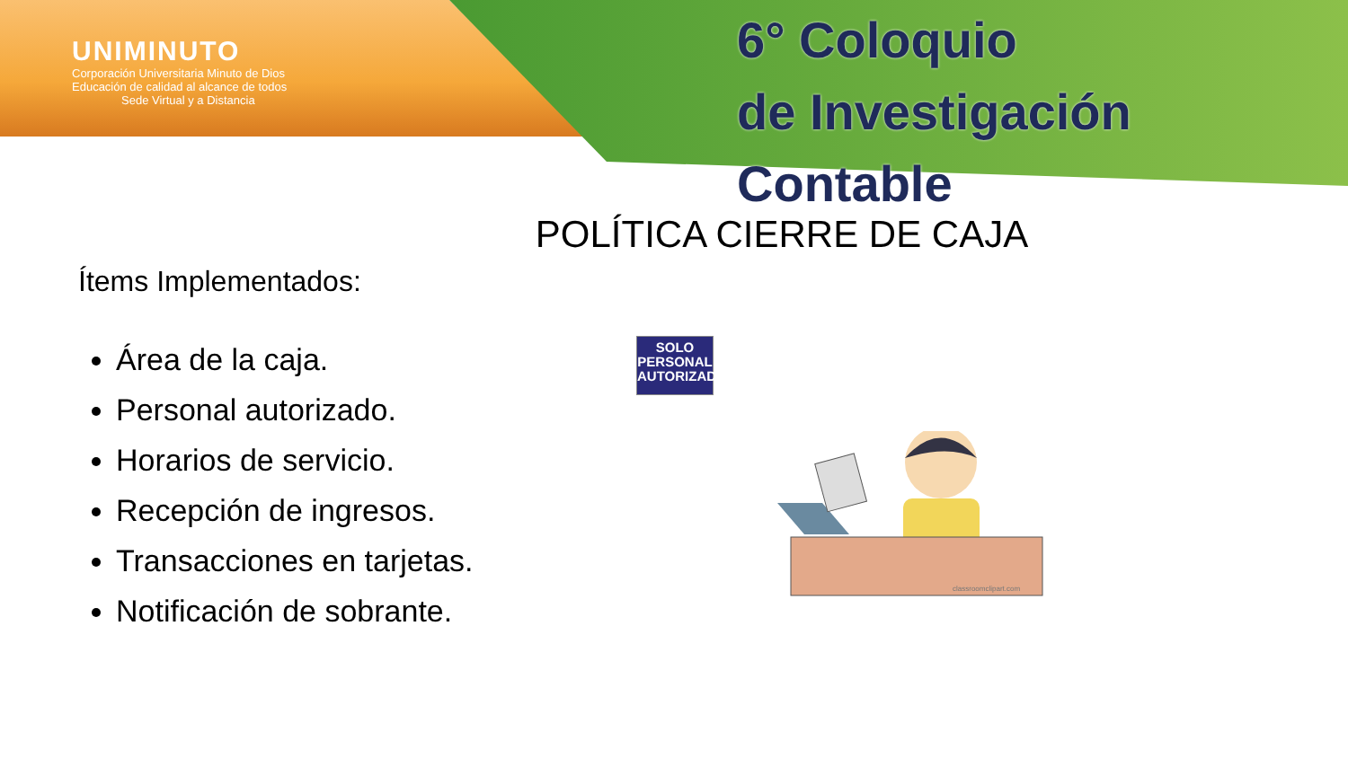UNIMINUTO
Corporación Universitaria Minuto de Dios
Educación de calidad al alcance de todos
Sede Virtual y a Distancia
6° Coloquio
de Investigación Contable
POLÍTICA CIERRE DE CAJA
Ítems Implementados:
Área de la caja.
Personal autorizado.
Horarios de servicio.
Recepción de ingresos.
Transacciones en tarjetas.
Notificación de sobrante.
SOLO
PERSONAL
AUTORIZADO
classroomclipart.com